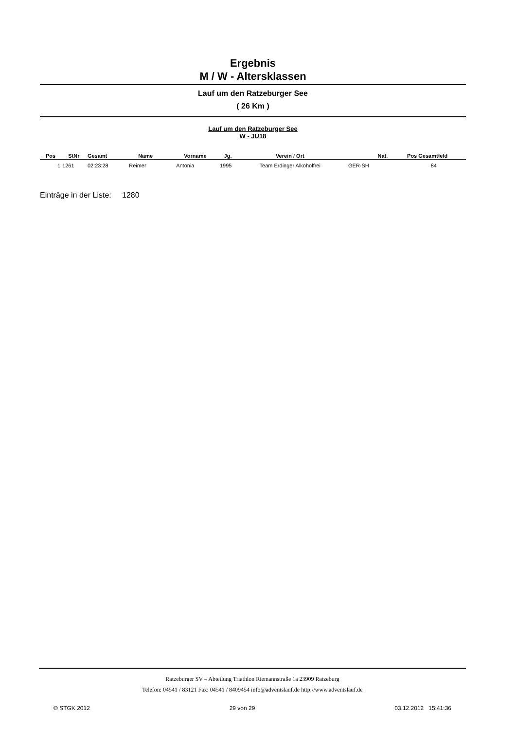Ergebnis
M / W - Altersklassen
Lauf um den Ratzeburger See
( 26 Km )
Lauf um den Ratzeburger See
W - JU18
| Pos | StNr | Gesamt | Name | Vorname | Jg. | Verein / Ort | Nat. | Pos Gesamtfeld |
| --- | --- | --- | --- | --- | --- | --- | --- | --- |
| 1 | 1261 | 02:23:28 | Reimer | Antonia | 1995 | Team Erdinger Alkoholfrei | GER-SH | 84 |
Einträge in der Liste: 1280
Ratzeburger SV – Abteilung Triathlon Riemannstraße 1a 23909 Ratzeburg
Telefon: 04541 / 83121 Fax: 04541 / 8409454 info@adventslauf.de http://www.adventslauf.de
© STGK 2012 29 von 29 03.12.2012 15:41:36